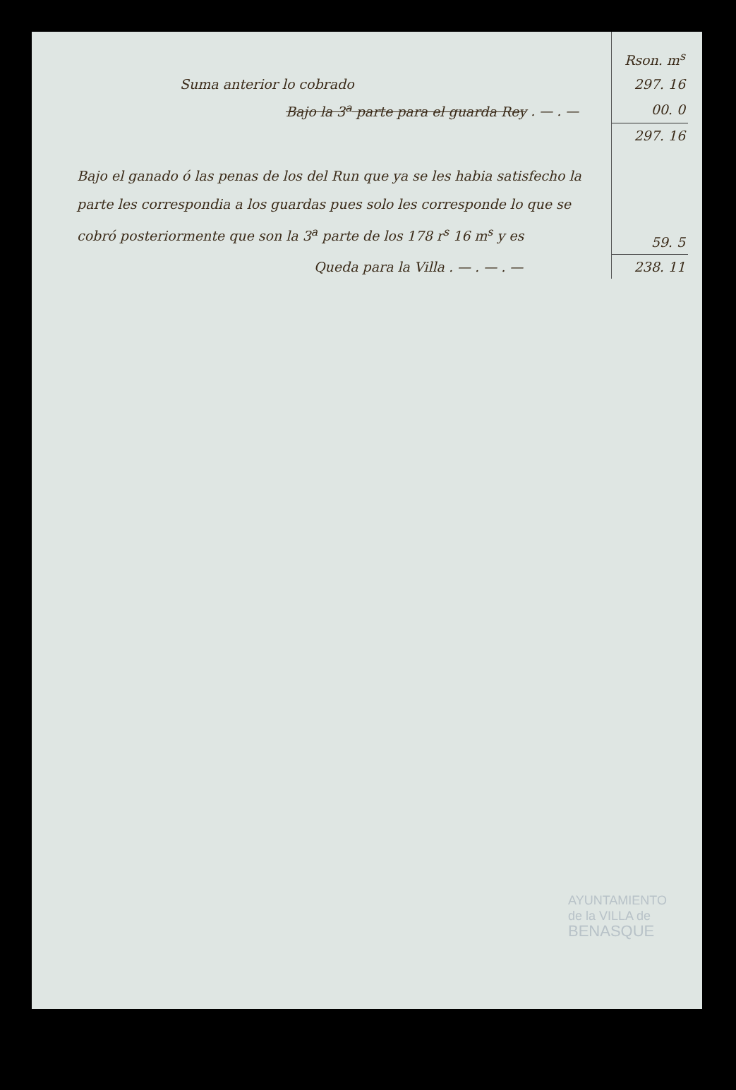| | Rson. m<sup>s</sup> |
| Suma anterior lo cobrado | 297. 16 |
| Bajo la 3<sup>a</sup> parte para el guarda Rey . — . — | 00. 0 |
| | 297. 16 |
| Bajo el ganado ó las penas de los del Run que ya se les habia satisfecho la parte les correspondia a los guardas pues solo les corresponde lo que se cobró posteriormente que son la 3<sup>a</sup> parte de los 178 r<sup>s</sup> 16 m<sup>s</sup> y es | 59. 5 |
| Queda para la Villa . — . — . — | 238. 11 |
AYUNTAMIENTO
de la VILLA de
BENASQUE